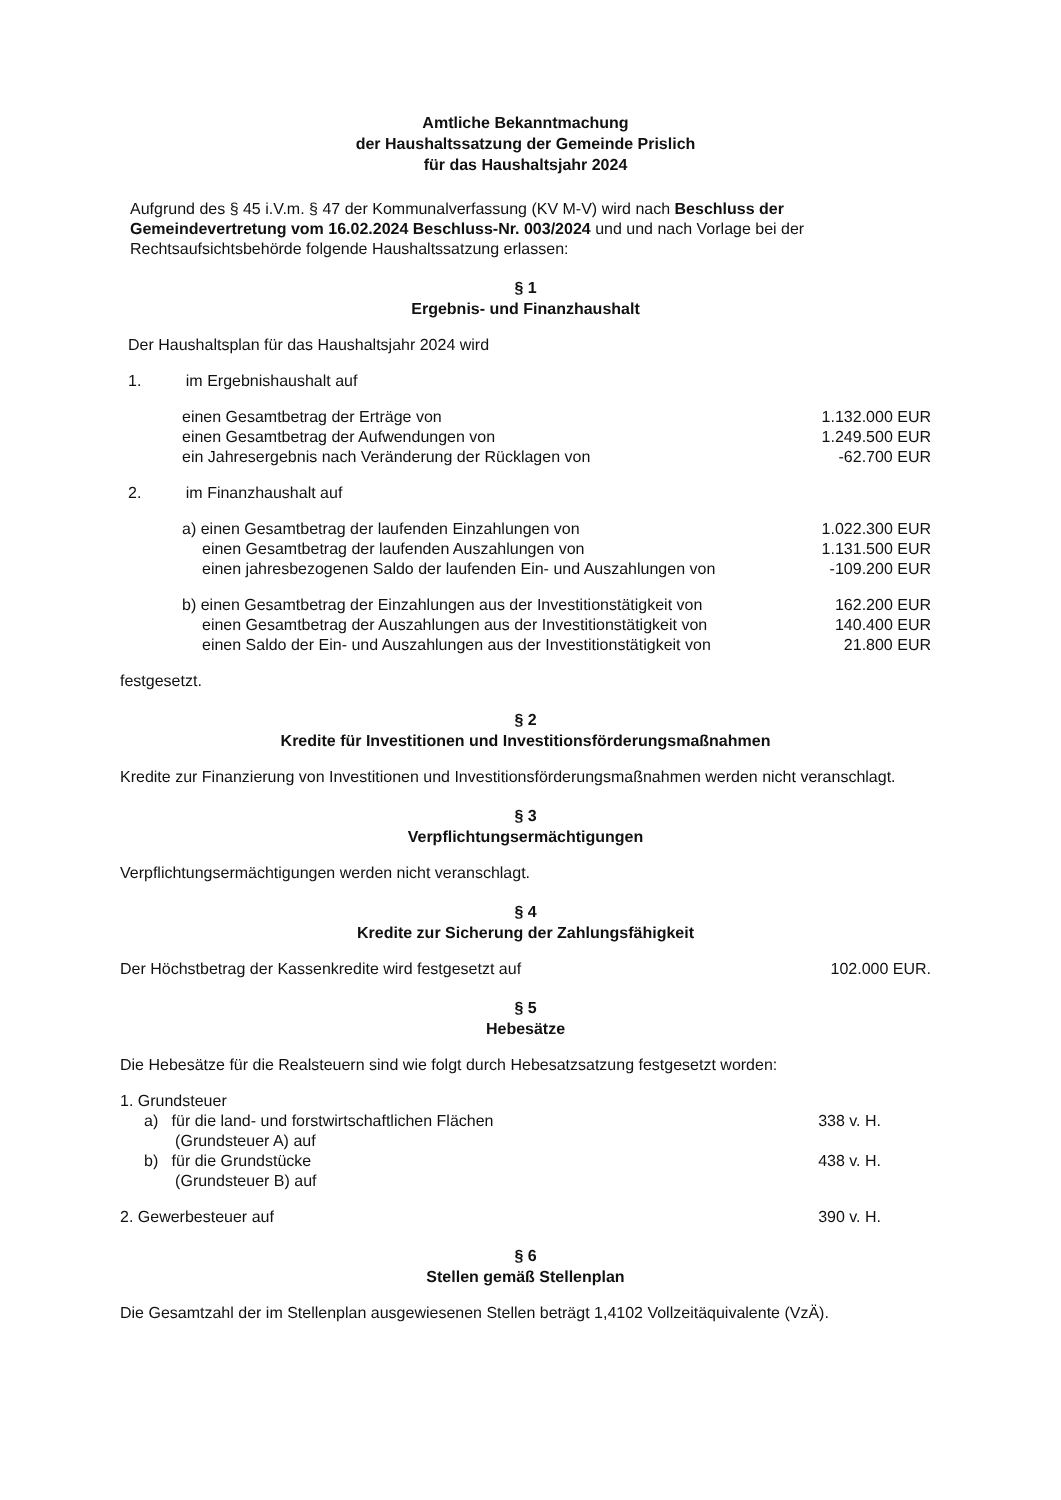Amtliche Bekanntmachung
der Haushaltssatzung der Gemeinde Prislich
für das Haushaltsjahr 2024
Aufgrund des § 45 i.V.m. § 47 der Kommunalverfassung (KV M-V) wird nach Beschluss der Gemeindevertretung vom 16.02.2024 Beschluss-Nr. 003/2024 und und nach Vorlage bei der Rechtsaufsichtsbehörde folgende Haushaltssatzung erlassen:
§ 1
Ergebnis- und Finanzhaushalt
Der Haushaltsplan für das Haushaltsjahr 2024 wird
1. im Ergebnishaushalt auf
einen Gesamtbetrag der Erträge von 1.132.000 EUR
einen Gesamtbetrag der Aufwendungen von 1.249.500 EUR
ein Jahresergebnis nach Veränderung der Rücklagen von -62.700 EUR
2. im Finanzhaushalt auf
a) einen Gesamtbetrag der laufenden Einzahlungen von 1.022.300 EUR
einen Gesamtbetrag der laufenden Auszahlungen von 1.131.500 EUR
einen jahresbezogenen Saldo der laufenden Ein- und Auszahlungen von -109.200 EUR
b) einen Gesamtbetrag der Einzahlungen aus der Investitionstätigkeit von 162.200 EUR
einen Gesamtbetrag der Auszahlungen aus der Investitionstätigkeit von 140.400 EUR
einen Saldo der Ein- und Auszahlungen aus der Investitionstätigkeit von 21.800 EUR
festgesetzt.
§ 2
Kredite für Investitionen und Investitionsförderungsmaßnahmen
Kredite zur Finanzierung von Investitionen und Investitionsförderungsmaßnahmen werden nicht veranschlagt.
§ 3
Verpflichtungsermächtigungen
Verpflichtungsermächtigungen werden nicht veranschlagt.
§ 4
Kredite zur Sicherung der Zahlungsfähigkeit
Der Höchstbetrag der Kassenkredite wird festgesetzt auf 102.000 EUR.
§ 5
Hebesätze
Die Hebesätze für die Realsteuern sind wie folgt durch Hebesatzsatzung festgesetzt worden:
1. Grundsteuer
a) für die land- und forstwirtschaftlichen Flächen
(Grundsteuer A) auf 338 v. H.
b) für die Grundstücke
(Grundsteuer B) auf 438 v. H.
2. Gewerbesteuer auf 390 v. H.
§ 6
Stellen gemäß Stellenplan
Die Gesamtzahl der im Stellenplan ausgewiesenen Stellen beträgt 1,4102 Vollzeitäquivalente (VzÄ).